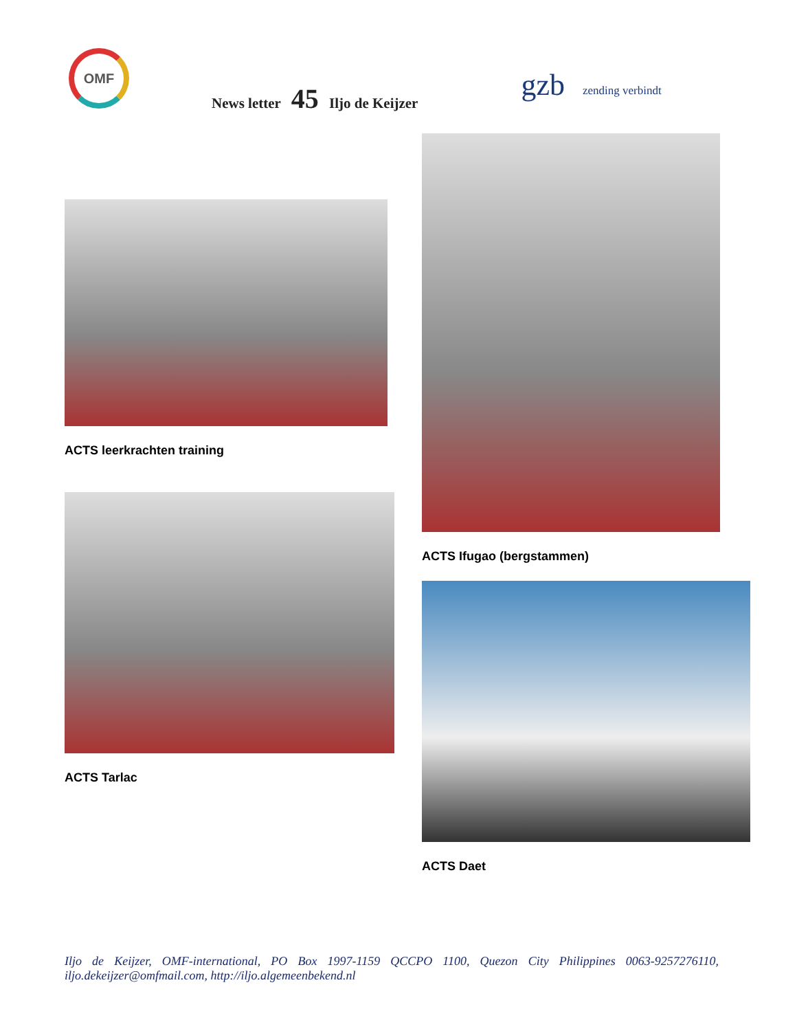OMF
News letter 45 Iljo de Keijzer
gzb
zending verbindt
ACTS leerkrachten training
ACTS Tarlac
ACTS Ifugao (bergstammen)
ACTS Daet
Iljo de Keijzer, OMF-international, PO Box 1997-1159 QCCPO 1100, Quezon City Philippines 0063-9257276110, iljo.dekeijzer@omfmail.com, http://iljo.algemeenbekend.nl